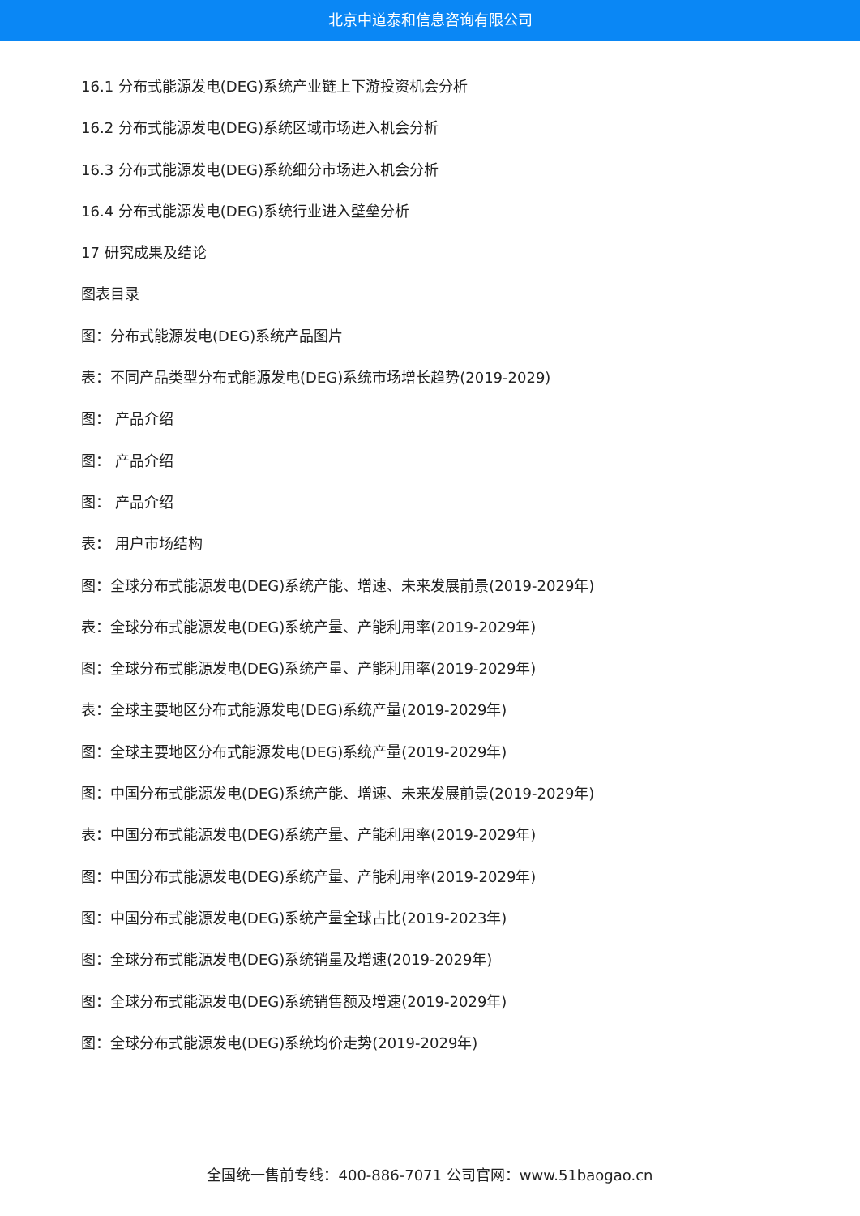北京中道泰和信息咨询有限公司
16.1 分布式能源发电(DEG)系统产业链上下游投资机会分析
16.2 分布式能源发电(DEG)系统区域市场进入机会分析
16.3 分布式能源发电(DEG)系统细分市场进入机会分析
16.4 分布式能源发电(DEG)系统行业进入壁垒分析
17 研究成果及结论
图表目录
图：分布式能源发电(DEG)系统产品图片
表：不同产品类型分布式能源发电(DEG)系统市场增长趋势(2019-2029)
图： 产品介绍
图： 产品介绍
图： 产品介绍
表： 用户市场结构
图：全球分布式能源发电(DEG)系统产能、增速、未来发展前景(2019-2029年)
表：全球分布式能源发电(DEG)系统产量、产能利用率(2019-2029年)
图：全球分布式能源发电(DEG)系统产量、产能利用率(2019-2029年)
表：全球主要地区分布式能源发电(DEG)系统产量(2019-2029年)
图：全球主要地区分布式能源发电(DEG)系统产量(2019-2029年)
图：中国分布式能源发电(DEG)系统产能、增速、未来发展前景(2019-2029年)
表：中国分布式能源发电(DEG)系统产量、产能利用率(2019-2029年)
图：中国分布式能源发电(DEG)系统产量、产能利用率(2019-2029年)
图：中国分布式能源发电(DEG)系统产量全球占比(2019-2023年)
图：全球分布式能源发电(DEG)系统销量及增速(2019-2029年)
图：全球分布式能源发电(DEG)系统销售额及增速(2019-2029年)
图：全球分布式能源发电(DEG)系统均价走势(2019-2029年)
全国统一售前专线：400-886-7071 公司官网：www.51baogao.cn